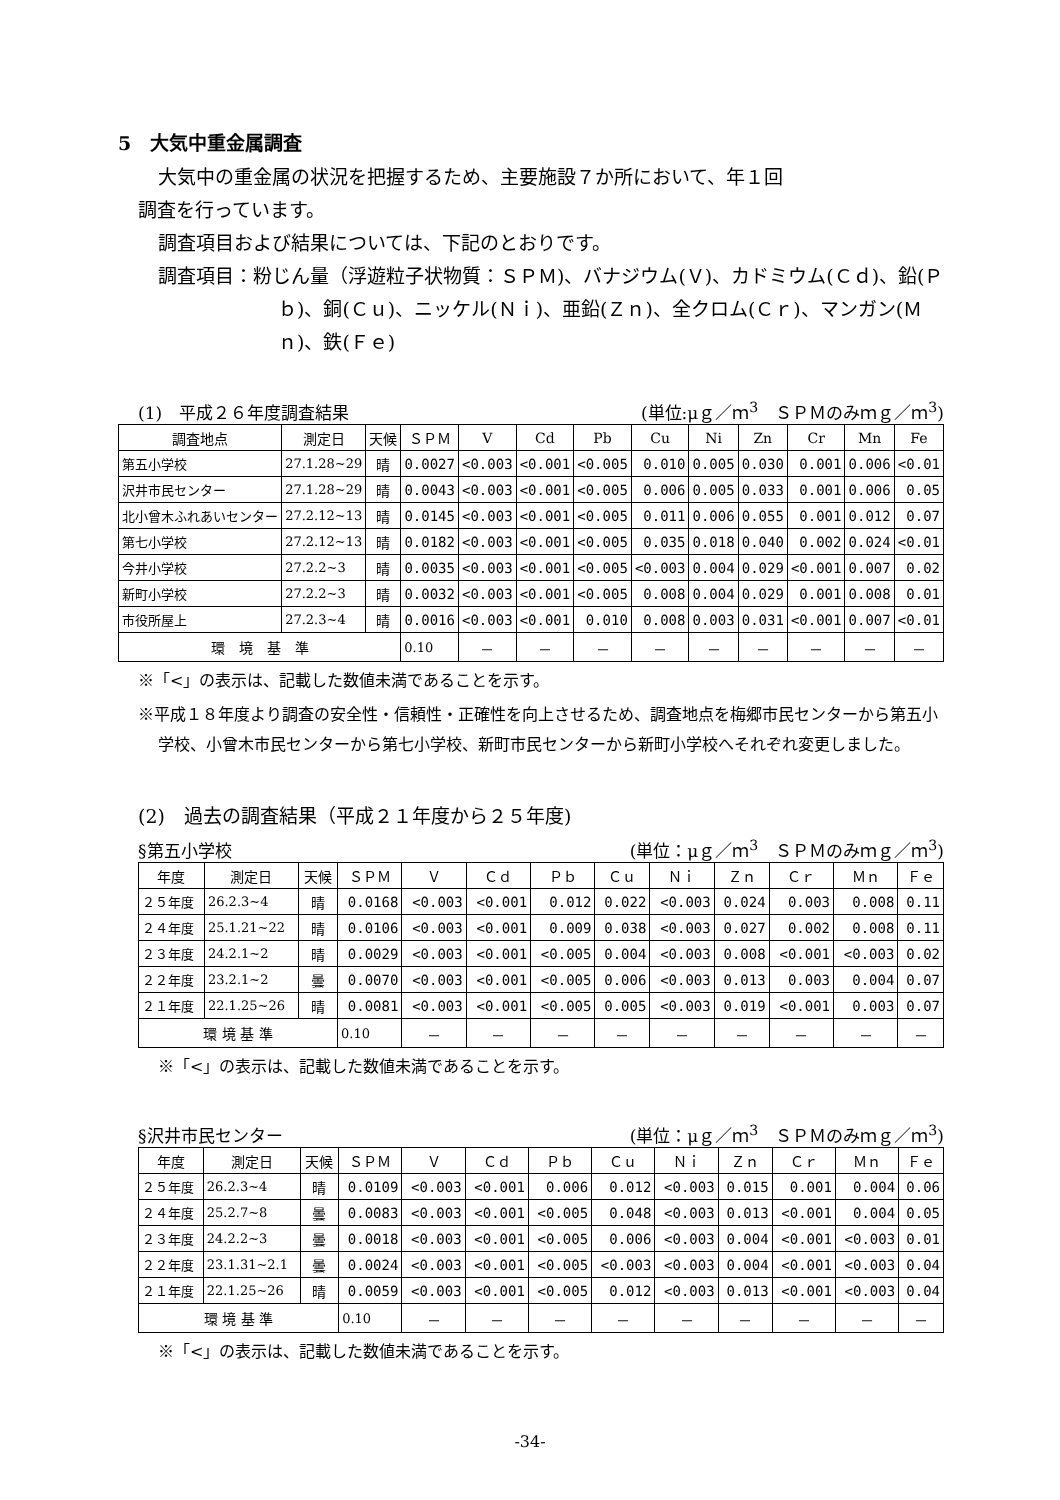5　大気中重金属調査
大気中の重金属の状況を把握するため、主要施設７か所において、年１回
調査を行っています。
調査項目および結果については、下記のとおりです。
調査項目：粉じん量（浮遊粒子状物質：ＳＰＭ)、バナジウム(Ｖ)、カドミウム(Ｃｄ)、鉛(Ｐｂ)、銅(Ｃｕ)、ニッケル(Ｎｉ)、亜鉛(Ｚｎ)、全クロム(Ｃｒ)、マンガン(Ｍｎ)、鉄(Ｆｅ)
(1)　平成２６年度調査結果 (単位:μｇ／ｍ<sup>3</sup>　ＳＰＭのみｍｇ／ｍ<sup>3</sup>)
| 調査地点 | 測定日 | 天候 | ＳＰＭ | V | Cd | Pb | Cu | Ni | Zn | Cr | Mn | Fe |
| --- | --- | --- | --- | --- | --- | --- | --- | --- | --- | --- | --- | --- |
| 第五小学校 | 27.1.28~29 | 晴 | 0.0027 | <0.003 | <0.001 | <0.005 | 0.010 | 0.005 | 0.030 | 0.001 | 0.006 | <0.01 |
| 沢井市民センター | 27.1.28~29 | 晴 | 0.0043 | <0.003 | <0.001 | <0.005 | 0.006 | 0.005 | 0.033 | 0.001 | 0.006 | 0.05 |
| 北小曾木ふれあいセンター | 27.2.12~13 | 晴 | 0.0145 | <0.003 | <0.001 | <0.005 | 0.011 | 0.006 | 0.055 | 0.001 | 0.012 | 0.07 |
| 第七小学校 | 27.2.12~13 | 晴 | 0.0182 | <0.003 | <0.001 | <0.005 | 0.035 | 0.018 | 0.040 | 0.002 | 0.024 | <0.01 |
| 今井小学校 | 27.2.2~3 | 晴 | 0.0035 | <0.003 | <0.001 | <0.005 | <0.003 | 0.004 | 0.029 | <0.001 | 0.007 | 0.02 |
| 新町小学校 | 27.2.2~3 | 晴 | 0.0032 | <0.003 | <0.001 | <0.005 | 0.008 | 0.004 | 0.029 | 0.001 | 0.008 | 0.01 |
| 市役所屋上 | 27.2.3~4 | 晴 | 0.0016 | <0.003 | <0.001 | 0.010 | 0.008 | 0.003 | 0.031 | <0.001 | 0.007 | <0.01 |
| 環 境 基 準 | | | 0.10 | － | － | － | － | － | － | － | － | － |
※「<」の表示は、記載した数値未満であることを示す。
※平成１８年度より調査の安全性・信頼性・正確性を向上させるため、調査地点を梅郷市民センターから第五小学校、小曾木市民センターから第七小学校、新町市民センターから新町小学校へそれぞれ変更しました。
(2)　過去の調査結果（平成２１年度から２５年度)
§第五小学校 (単位：μｇ／ｍ<sup>3</sup>　ＳＰＭのみｍｇ／ｍ<sup>3</sup>)
| 年度 | 測定日 | 天候 | ＳＰＭ | Ｖ | Ｃｄ | Ｐｂ | Ｃｕ | Ｎｉ | Ｚｎ | Ｃｒ | Ｍｎ | Ｆｅ |
| --- | --- | --- | --- | --- | --- | --- | --- | --- | --- | --- | --- | --- |
| ２５年度 | 26.2.3~4 | 晴 | 0.0168 | <0.003 | <0.001 | 0.012 | 0.022 | <0.003 | 0.024 | 0.003 | 0.008 | 0.11 |
| ２４年度 | 25.1.21~22 | 晴 | 0.0106 | <0.003 | <0.001 | 0.009 | 0.038 | <0.003 | 0.027 | 0.002 | 0.008 | 0.11 |
| ２３年度 | 24.2.1~2 | 晴 | 0.0029 | <0.003 | <0.001 | <0.005 | 0.004 | <0.003 | 0.008 | <0.001 | <0.003 | 0.02 |
| ２２年度 | 23.2.1~2 | 曇 | 0.0070 | <0.003 | <0.001 | <0.005 | 0.006 | <0.003 | 0.013 | 0.003 | 0.004 | 0.07 |
| ２１年度 | 22.1.25~26 | 晴 | 0.0081 | <0.003 | <0.001 | <0.005 | 0.005 | <0.003 | 0.019 | <0.001 | 0.003 | 0.07 |
| 環 境 基 準 | | | 0.10 | － | － | － | － | － | － | － | － | － |
※「<」の表示は、記載した数値未満であることを示す。
§沢井市民センター (単位：μｇ／ｍ<sup>3</sup>　ＳＰＭのみｍｇ／ｍ<sup>3</sup>)
| 年度 | 測定日 | 天候 | ＳＰＭ | Ｖ | Ｃｄ | Ｐｂ | Ｃｕ | Ｎｉ | Ｚｎ | Ｃｒ | Ｍｎ | Ｆｅ |
| --- | --- | --- | --- | --- | --- | --- | --- | --- | --- | --- | --- | --- |
| ２５年度 | 26.2.3~4 | 晴 | 0.0109 | <0.003 | <0.001 | 0.006 | 0.012 | <0.003 | 0.015 | 0.001 | 0.004 | 0.06 |
| ２４年度 | 25.2.7~8 | 曇 | 0.0083 | <0.003 | <0.001 | <0.005 | 0.048 | <0.003 | 0.013 | <0.001 | 0.004 | 0.05 |
| ２３年度 | 24.2.2~3 | 曇 | 0.0018 | <0.003 | <0.001 | <0.005 | 0.006 | <0.003 | 0.004 | <0.001 | <0.003 | 0.01 |
| ２２年度 | 23.1.31~2.1 | 曇 | 0.0024 | <0.003 | <0.001 | <0.005 | <0.003 | <0.003 | 0.004 | <0.001 | <0.003 | 0.04 |
| ２１年度 | 22.1.25~26 | 晴 | 0.0059 | <0.003 | <0.001 | <0.005 | 0.012 | <0.003 | 0.013 | <0.001 | <0.003 | 0.04 |
| 環 境 基 準 | | | 0.10 | － | － | － | － | － | － | － | － | － |
※「<」の表示は、記載した数値未満であることを示す。
-34-